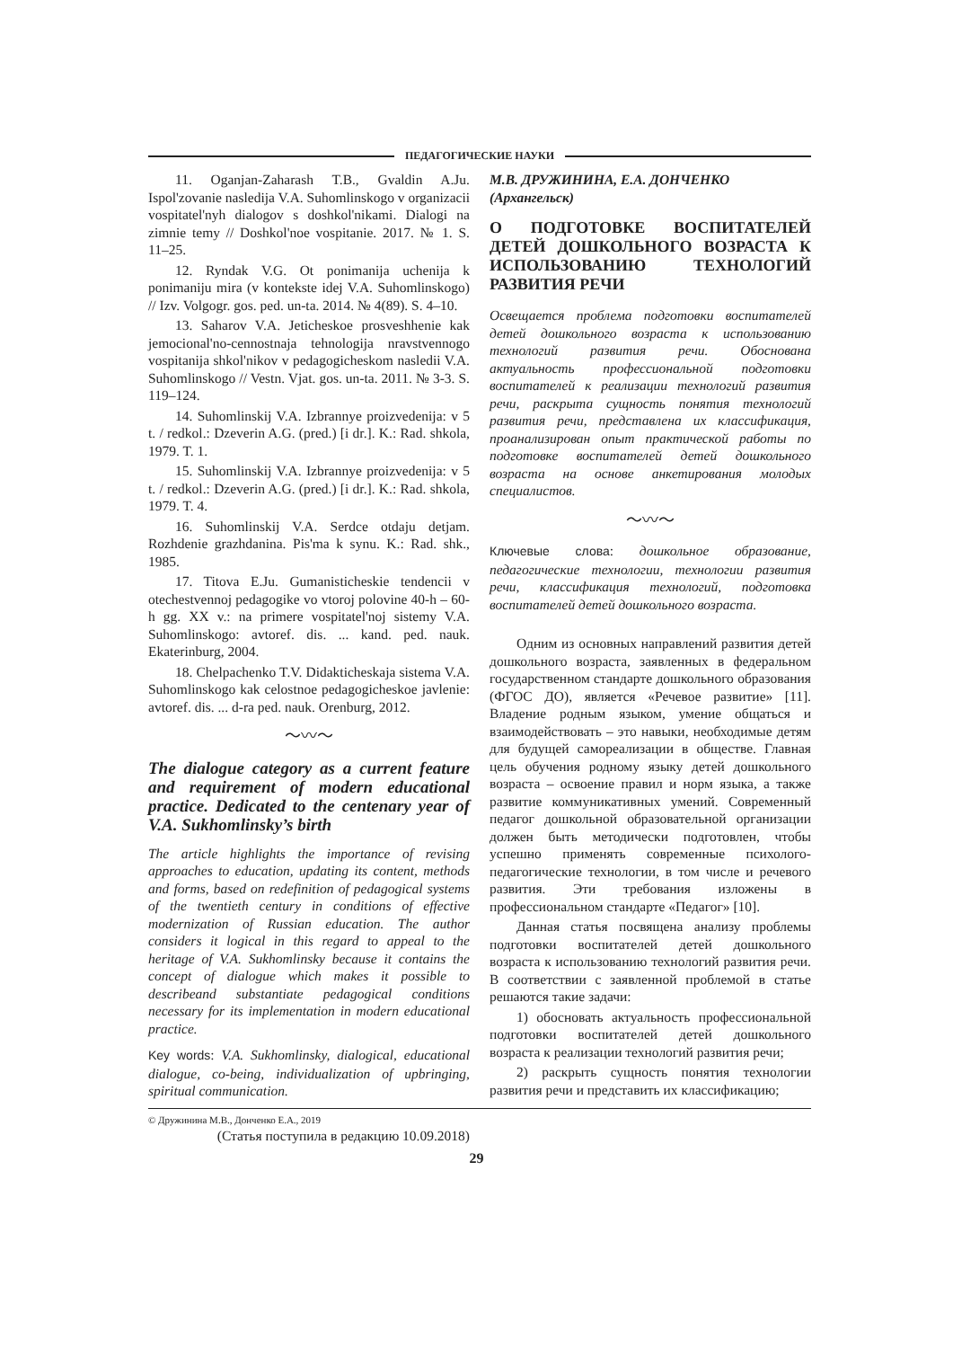ПЕДАГОГИЧЕСКИЕ НАУКИ
11. Oganjan-Zaharash T.B., Gvaldin A.Ju. Ispol'zovanie nasledija V.A. Suhomlinskogo v organizacii vospitatel'nyh dialogov s doshkol'nikami. Dialogi na zimnie temy // Doshkol'noe vospitanie. 2017. № 1. S. 11–25.
12. Ryndak V.G. Ot ponimanija uchenija k ponimaniju mira (v kontekste idej V.A. Suhomlinskogo) // Izv. Volgogr. gos. ped. un-ta. 2014. № 4(89). S. 4–10.
13. Saharov V.A. Jeticheskoe prosveshhenie kak jemocional'no-cennostnaja tehnologija nravstvennogo vospitanija shkol'nikov v pedagogicheskom nasledii V.A. Suhomlinskogo // Vestn. Vjat. gos. un-ta. 2011. № 3-3. S. 119–124.
14. Suhomlinskij V.A. Izbrannye proizvedenija: v 5 t. / redkol.: Dzeverin A.G. (pred.) [i dr.]. K.: Rad. shkola, 1979. T. 1.
15. Suhomlinskij V.A. Izbrannye proizvedenija: v 5 t. / redkol.: Dzeverin A.G. (pred.) [i dr.]. K.: Rad. shkola, 1979. T. 4.
16. Suhomlinskij V.A. Serdce otdaju detjam. Rozhdenie grazhdanina. Pis'ma k synu. K.: Rad. shk., 1985.
17. Titova E.Ju. Gumanisticheskie tendencii v otechestvennoj pedagogike vo vtoroj polovine 40-h – 60-h gg. XX v.: na primere vospitatel'noj sistemy V.A. Suhomlinskogo: avtoref. dis. ... kand. ped. nauk. Ekaterinburg, 2004.
18. Chelpachenko T.V. Didakticheskaja sistema V.A. Suhomlinskogo kak celostnoe pedagogicheskoe javlenie: avtoref. dis. ... d-ra ped. nauk. Orenburg, 2012.
〜〰〜
The dialogue category as a current feature and requirement of modern educational practice. Dedicated to the centenary year of V.A. Sukhomlinsky’s birth
The article highlights the importance of revising approaches to education, updating its content, methods and forms, based on redefinition of pedagogical systems of the twentieth century in conditions of effective modernization of Russian education. The author considers it logical in this regard to appeal to the heritage of V.A. Sukhomlinsky because it contains the concept of dialogue which makes it possible to describeand substantiate pedagogical conditions necessary for its implementation in modern educational practice.
Key words: V.A. Sukhomlinsky, dialogical, educational dialogue, co-being, individualization of upbringing, spiritual communication.
(Статья поступила в редакцию 10.09.2018)
М.В. ДРУЖИНИНА, Е.А. ДОНЧЕНКО
(Архангельск)
О ПОДГОТОВКЕ ВОСПИТАТЕЛЕЙ ДЕТЕЙ ДОШКОЛЬНОГО ВОЗРАСТА К ИСПОЛЬЗОВАНИЮ ТЕХНОЛОГИЙ РАЗВИТИЯ РЕЧИ
Освещается проблема подготовки воспитателей детей дошкольного возраста к использованию технологий развития речи. Обоснована актуальность профессиональной подготовки воспитателей к реализации технологий развития речи, раскрыта сущность понятия технологий развития речи, представлена их классификация, проанализирован опыт практической работы по подготовке воспитателей детей дошкольного возраста на основе анкетирования молодых специалистов.
〜〰〜
Ключевые слова: дошкольное образование, педагогические технологии, технологии развития речи, классификация технологий, подготовка воспитателей детей дошкольного возраста.
Одним из основных направлений развития детей дошкольного возраста, заявленных в федеральном государственном стандарте дошкольного образования (ФГОС ДО), является «Речевое развитие» [11]. Владение родным языком, умение общаться и взаимодействовать – это навыки, необходимые детям для будущей самореализации в обществе. Главная цель обучения родному языку детей дошкольного возраста – освоение правил и норм языка, а также развитие коммуникативных умений. Современный педагог дошкольной образовательной организации должен быть методически подготовлен, чтобы успешно применять современные психолого-педагогические технологии, в том числе и речевого развития. Эти требования изложены в профессиональном стандарте «Педагог» [10].
Данная статья посвящена анализу проблемы подготовки воспитателей детей дошкольного возраста к использованию технологий развития речи. В соответствии с заявленной проблемой в статье решаются такие задачи:
1) обосновать актуальность профессиональной подготовки воспитателей детей дошкольного возраста к реализации технологий развития речи;
2) раскрыть сущность понятия технологии развития речи и представить их классификацию;
© Дружинина М.В., Донченко Е.А., 2019
29